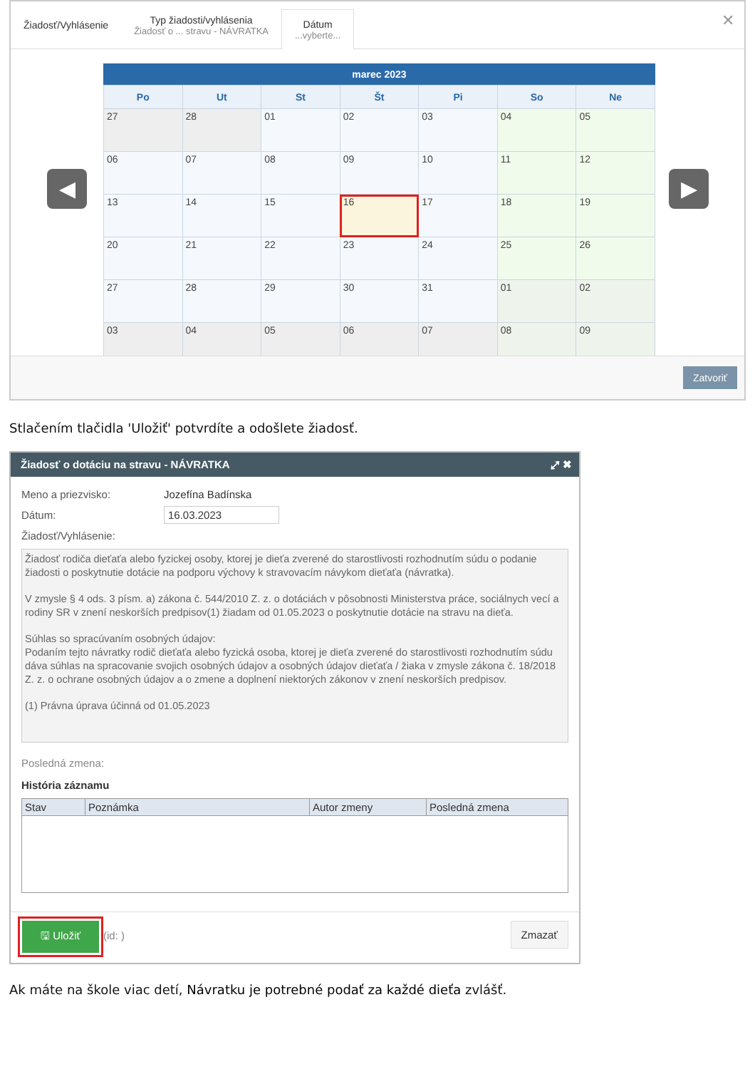Žiadosť/Vyhlásenie Typ žiadosti/vyhlásenia
Žiadosť o ... stravu - NÁVRATKA
Dátum...vyberte...
✕
◀
marec 2023
| Po | Ut | St | Št | Pi | So | Ne |
| --- | --- | --- | --- | --- | --- | --- |
| 27 | 28 | 01 | 02 | 03 | 04 | 05 |
| 06 | 07 | 08 | 09 | 10 | 11 | 12 |
| 13 | 14 | 15 | 16 | 17 | 18 | 19 |
| 20 | 21 | 22 | 23 | 24 | 25 | 26 |
| 27 | 28 | 29 | 30 | 31 | 01 | 02 |
| 03 | 04 | 05 | 06 | 07 | 08 | 09 |
▶
Zatvoriť
Stlačením tlačidla 'Uložiť' potvrdíte a odošlete žiadosť.
Žiadosť o dotáciu na stravu - NÁVRATKA ⤢ ✖
Meno a priezvisko: Jozefína Badínska
Dátum: 16.03.2023
Žiadosť/Vyhlásenie:
Žiadosť rodiča dieťaťa alebo fyzickej osoby, ktorej je dieťa zverené do starostlivosti rozhodnutím súdu o podanie žiadosti o poskytnutie dotácie na podporu výchovy k stravovacím návykom dieťaťa (návratka).
V zmysle § 4 ods. 3 písm. a) zákona č. 544/2010 Z. z. o dotáciách v pôsobnosti Ministerstva práce, sociálnych vecí a rodiny SR v znení neskorších predpisov(1) žiadam od 01.05.2023 o poskytnutie dotácie na stravu na dieťa.
Súhlas so spracúvaním osobných údajov:
Podaním tejto návratky rodič dieťaťa alebo fyzická osoba, ktorej je dieťa zverené do starostlivosti rozhodnutím súdu dáva súhlas na spracovanie svojich osobných údajov a osobných údajov dieťaťa / žiaka v zmysle zákona č. 18/2018 Z. z. o ochrane osobných údajov a o zmene a doplnení niektorých zákonov v znení neskorších predpisov.
(1) Právna úprava účinná od 01.05.2023
Posledná zmena:
História záznamu
| Stav | Poznámka | Autor zmeny | Posledná zmena |
| --- | --- | --- | --- |
🖫 Uložiť
(id: )
Zmazať
Ak máte na škole viac detí, Návratku je potrebné podať za každé dieťa zvlášť.